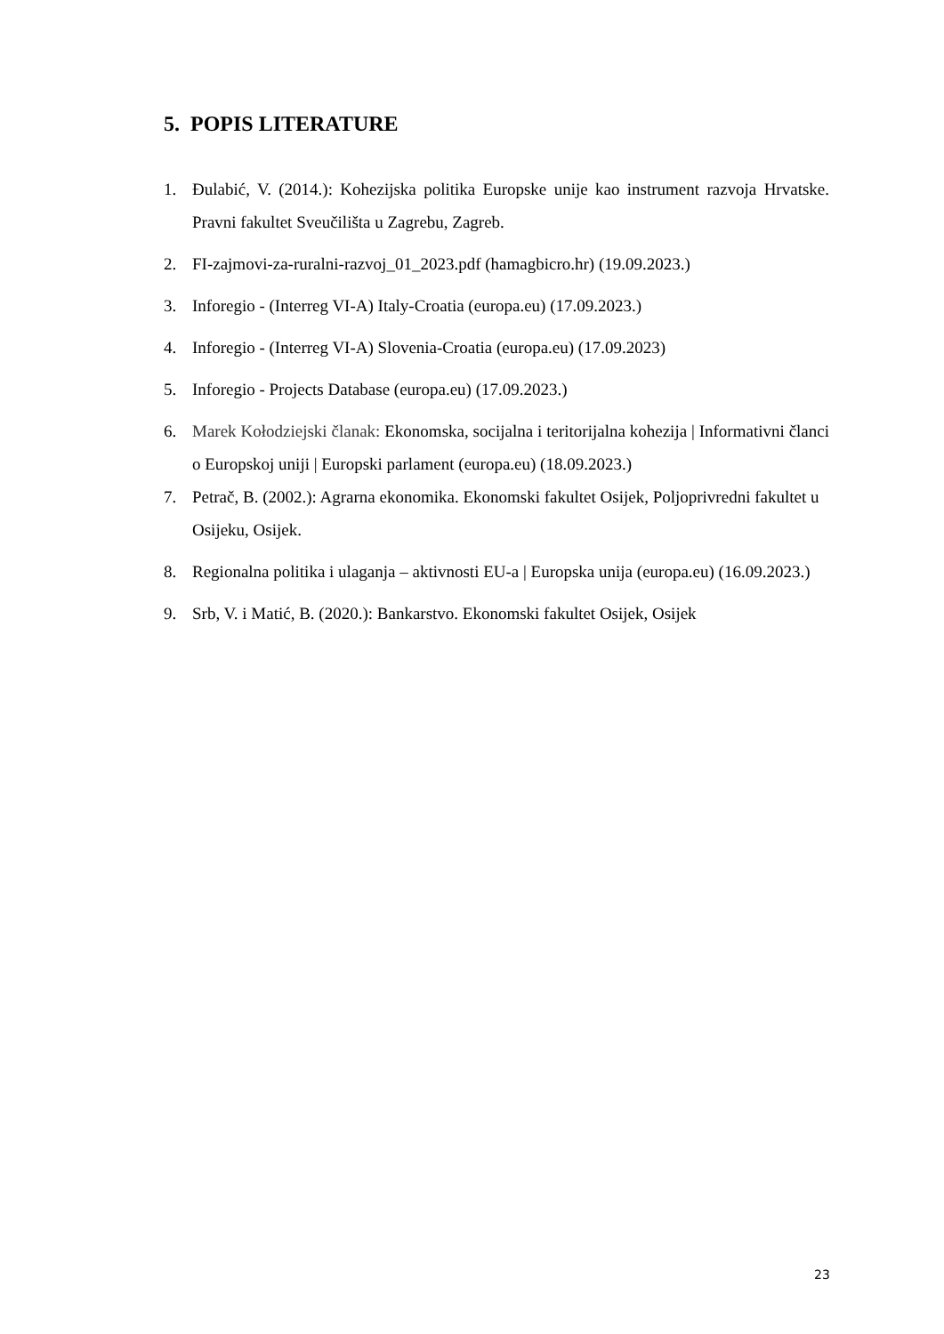5. POPIS LITERATURE
1. Đulabić, V. (2014.): Kohezijska politika Europske unije kao instrument razvoja Hrvatske. Pravni fakultet Sveučilišta u Zagrebu, Zagreb.
2. FI-zajmovi-za-ruralni-razvoj_01_2023.pdf (hamagbicro.hr) (19.09.2023.)
3. Inforegio - (Interreg VI-A) Italy-Croatia (europa.eu) (17.09.2023.)
4. Inforegio - (Interreg VI-A) Slovenia-Croatia (europa.eu) (17.09.2023)
5. Inforegio - Projects Database (europa.eu) (17.09.2023.)
6. Marek Kołodziejski članak: Ekonomska, socijalna i teritorijalna kohezija | Informativni članci o Europskoj uniji | Europski parlament (europa.eu) (18.09.2023.)
7. Petrač, B. (2002.): Agrarna ekonomika. Ekonomski fakultet Osijek, Poljoprivredni fakultet u Osijeku, Osijek.
8. Regionalna politika i ulaganja – aktivnosti EU-a | Europska unija (europa.eu) (16.09.2023.)
9. Srb, V. i Matić, B. (2020.): Bankarstvo. Ekonomski fakultet Osijek, Osijek
23